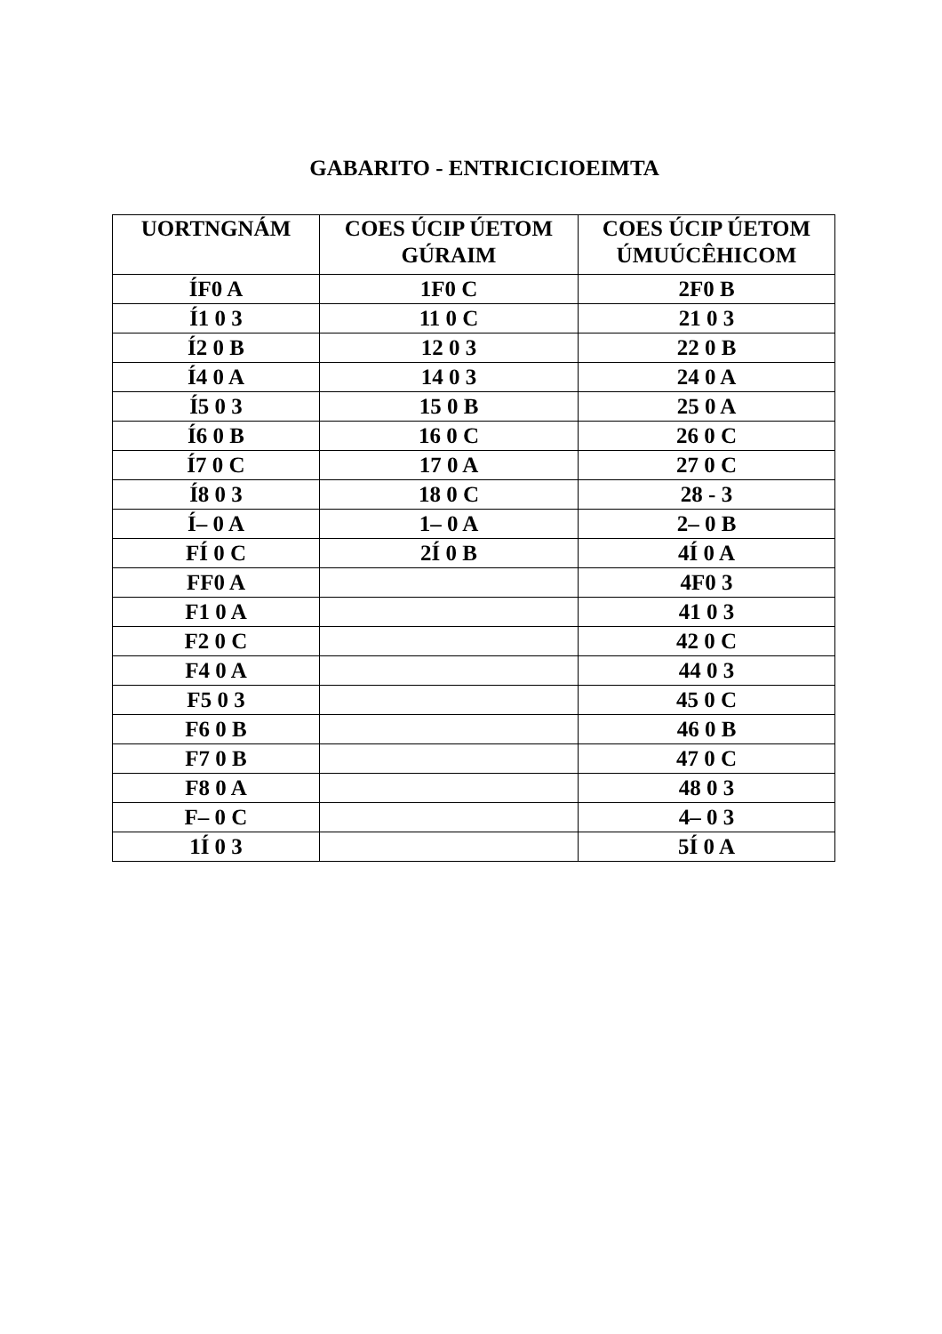GABARITO - ENTRICICIOEIMTA
| UORTNGNÁM | COES ÚCIP ÚETOM GÚRAIM | COES ÚCIP ÚETOM ÚMUÚCÊHICOM |
| --- | --- | --- |
| ÍF0 A | 1F0 C | 2F0 B |
| Í1 0 3 | 11 0 C | 21 0 3 |
| Í2 0 B | 12 0 3 | 22 0 B |
| Í4 0 A | 14 0 3 | 24 0 A |
| Í5 0 3 | 15 0 B | 25 0 A |
| Í6 0 B | 16 0 C | 26 0 C |
| Í7 0 C | 17 0 A | 27 0 C |
| Í8 0 3 | 18 0 C | 28 - 3 |
| Í– 0 A | 1– 0 A | 2– 0 B |
| FÍ 0 C | 2Í 0 B | 4Í 0 A |
| FF0 A | | 4F0 3 |
| F1 0 A | | 41 0 3 |
| F2 0 C | | 42 0 C |
| F4 0 A | | 44 0 3 |
| F5 0 3 | | 45 0 C |
| F6 0 B | | 46 0 B |
| F7 0 B | | 47 0 C |
| F8 0 A | | 48 0 3 |
| F– 0 C | | 4– 0 3 |
| 1Í 0 3 | | 5Í 0 A |